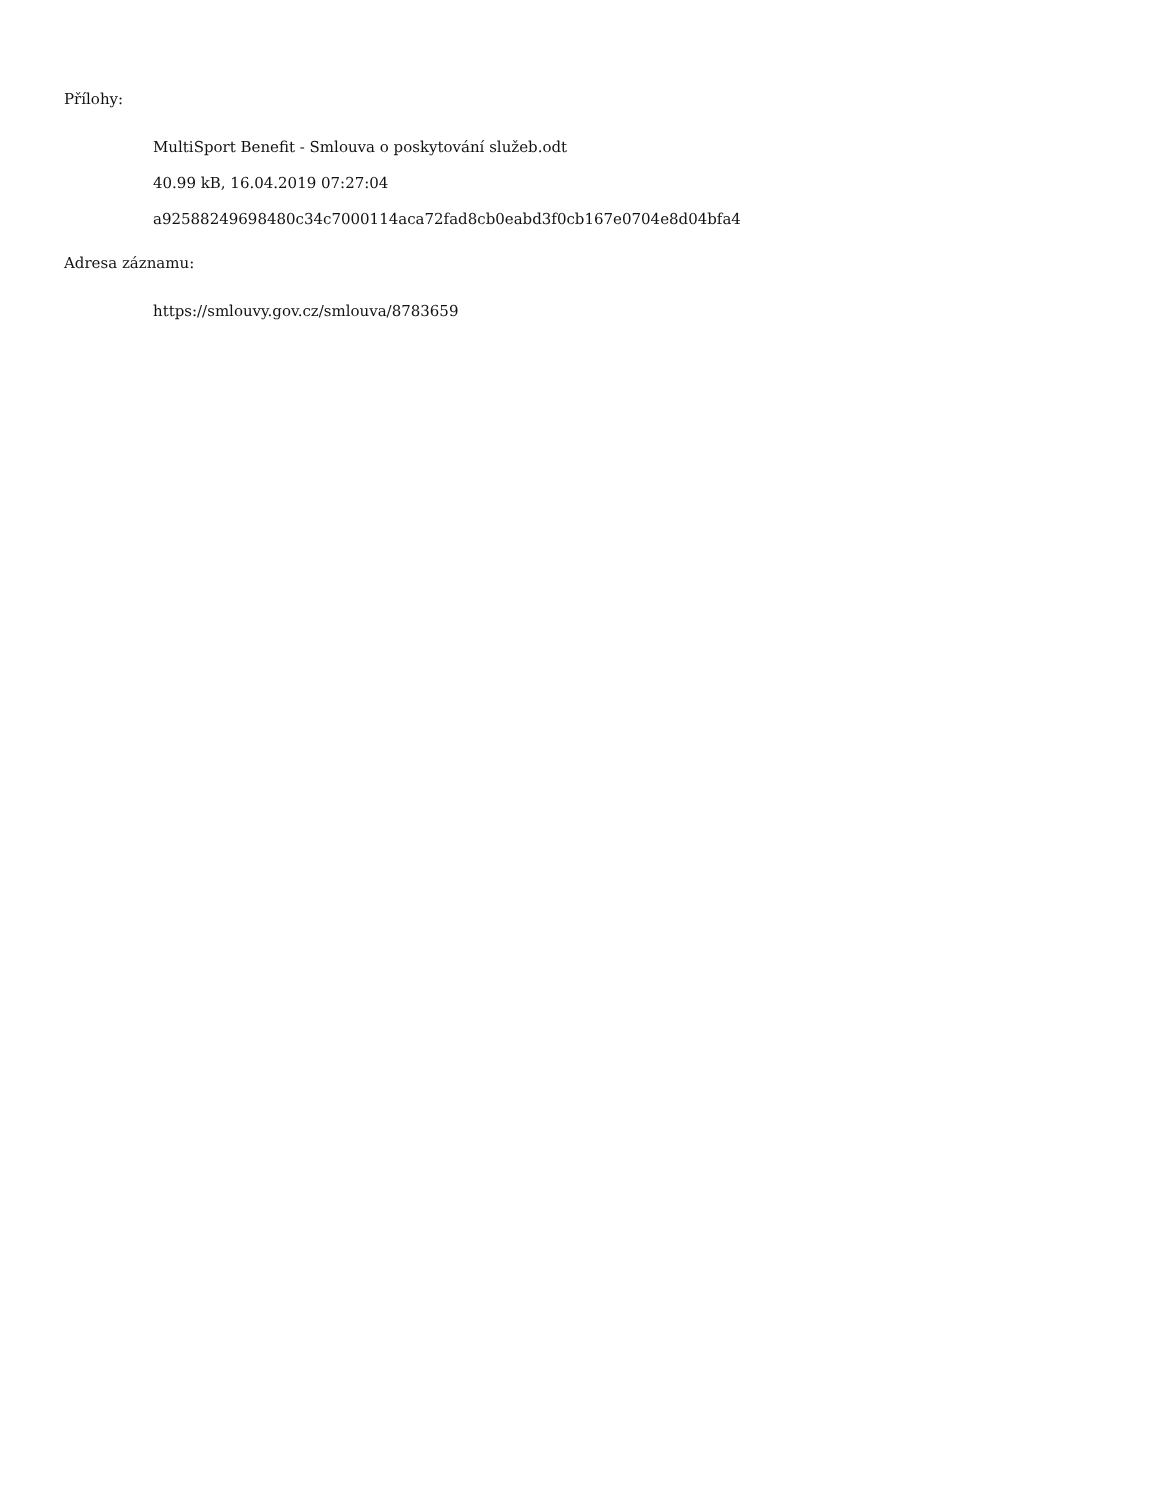Přílohy:
MultiSport Benefit - Smlouva o poskytování služeb.odt
40.99 kB, 16.04.2019 07:27:04
a92588249698480c34c7000114aca72fad8cb0eabd3f0cb167e0704e8d04bfa4
Adresa záznamu:
https://smlouvy.gov.cz/smlouva/8783659